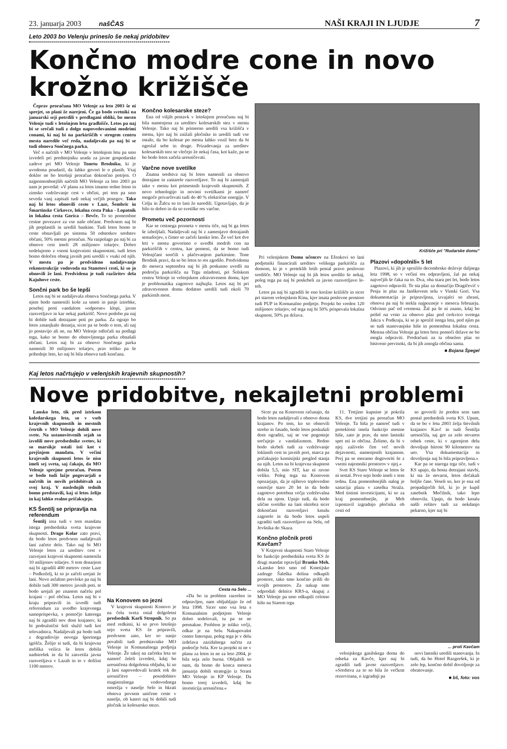23. januarja 2003 našČAS NAŠI KRAJI IN LJUDJE 7
Leto 2003 bo Velenju prineslo še nekaj pridobitev
Končno modre cone in novo krožno križišče
Čeprav proračuna MO Velenje za leto 2003 še ni sprejet, so plani že narejeni. Če ga bodo svetniki na januarski seji potrdili v predlagani obliki, bo mesto Velenje tudi v letošnjem letu gradbišče. Letos pa naj bi se srečali tudi z dolgo napovedovanimi modrimi conami, ki naj bi na parkiriščih v strogem centru mesta naredile več reda, nadaljevala pa naj bi se tudi obnova Sončnega parka.
Več o načrtih v MO Velenje v letošnjem letu pa smo izvedeli pri predstojniku urada za javne gospodarske zadeve pri MO Velenje Tonetu Brodniku, ki je uvodoma poudaril, da lahko govori le o planih. Vsaj dokler ne bo letošnji proračun dokončno potrjen. O najpomembnejših načrtih MO Velenje za leto 2003 pa nam je povedal: »V planu za letos imamo redno letno in zimsko vzdrževanje cest v občini, pri tem pa smo seveda vanj zapisali tudi nekaj večjih posegov. Tako naj bi letos obnovili cesto v Laze, Šembric in Šmartinske Cirkovce, lokalna cesta Paka - Lopatnik in lokalna cesta Gorica – Bevče. To so pomembne cestne povezave za vse naše občane. Predvsem naj bi jih preplastili in uredili bankine. Tudi letos bomo te ceste obnavljali po sistemu 50 odstotkov sredstev občani, 50% mestni proračun. Na razpolago pa naj bi za obnovo cest imeli 28 milijonov tolarjev. Dobro sodelujemo z vsemi krajevnimi skupnostmi, tudi letos bomo določen obseg javnih poti uredili v vsaki od njih. V mestu pa je predvideno nadaljevanje rekonstrukcije vodovoda na Stanetovi cesti, ki so jo obnovili že lani. Predvidena je tudi razširitev dela Kajuhove ceste.
Sončni park bo še lepši
Letos naj bi se nadaljevala obnova Sončnega parka. V njem bodo namestili koše za smeti in pasje iztrebke, posebej proti vandalom »odporne« klopi, javno razsvetljavo in kar nekaj parkirišč. Novo podobo pa naj bi dobile tudi dotrajane poti po parku. Za ograjo bo letos zmanjkalo denarja, sicer pa se bodo o tem, ali naj jo postavijo ali ne, na MO Velenje odločali na podlagi tega, kako se bomo do obnovljenega parka obnašali občani. Letos naj bi za obnovo Sončnega parka namenili 30 milijonov tolarjev, prav toliko pa še prihodnje leto, ko naj bi bila obnova tudi končana.
Končno kolesarske steze?
Ena od višjih postavk v letošnjem proračunu naj bi bila namenjena za ureditev kolesarskih stez v mestu Velenje. Tako naj bi primerno uredili vsa križišča v mestu, kjer naj bi znižali pločnike in uredili tudi vse ostalo, da bo kolesar po mestu lahko vozil brez da bi ogrožal sebe in druge. Prizadevanja za ureditev kolesarskih stez se vlečejo že nekaj časa, kot kaže, pa se bo bodo letos začela uresničevati.
Varčne nove svetilke
Znatna sredstva naj bi letos namenili za obnovo dotrajane in zastarele razsvetljave. To naj bi zamenjali tako v mestu kot primestnih krajevnih skupnostih. Z novo tehnologijo in novimi svetilkami je namreč mogoče privarčevati tudi do 40 % električne energije. V Celju in Žalcu so to lani že naredili. Ugotavljajo, da je bilo to dobro in da so svetilke res varčne.
Prometu več pozornosti
Kar se cestnega prometa v mestu tiče, naj bi ga letos še izboljšali. Nadaljevali naj bi z zamenjavo dotrajanih semaforjev, s čimer so začeli lansko leto. Že več kot dve leti v mestu govorimo o uvedbi modrih con na parkiriščih v centru, kar pomeni, da se bomo tudi Velenjčani soočili s plačevanjem parkirnine. Tone Brodnik pravi, da se bo letos to res zgodilo. Predvidoma do meseca septembra naj bi jih poskusno uvedli na področju parkirišča na Trgu mladosti, pri Šolskem centru Velenje in velenjskem zdravstvenem domu, kjer je problematika zagotovo najhujša. Letos naj bi pri zdravstvenem domu dodatno uredili tudi okoli 70 parkirnih mest.
Križišče pri "Rudarske domu"
Pri velenjskem Domu učencev na Efenkovi so lani podjetniki financirali ureditev velikega parkirišča za domom, ki je v preteklih letih postal pravo poslovno središče. MO Velenje naj bi jih letos uredilo še nekaj, poleg tega pa naj bi poskrbeli za javno razsvetljavo le-teh.
Letos pa naj bi zgradili še eno krožno križišče in sicer pri starem velenjskem Kinu, kjer imata poslovne prostore tudi PUP in Komunalno podjetje. Projekt bo vreden 120 milijonov tolarjev, od tega naj bi 50% prispevala lokalna skupnost, 50% pa država.
Plazovi »dopolnili« 5 let
Plazovi, ki jih je sprožilo decembrsko deževje daljnega leta 1998, so v večini res odpravljeni, žal pa nekaj največjih še čaka na to. Dva, oba stara pet let, bodo letos zagotovo odpravili. To sta plaz za domačijo Dragičevič v Pesju in plaz na Janškovem selu v Vinski Gori. Vsa dokumentacija je pripravljena, izvajalci so zbrani, obnova pa naj bi stekla najpozneje v mesecu februarju. Odvisno pač od vremena. Žal pa še ni znano, kdaj bo prišel na vrsto za obnovo plaz pod cerkvico svetega Jakca v Podkraju, ki se je sprožil istega leta, pod njim pa so tudi stanovanjske hiše in pomembna lokalna cesta. Mestna občina Velenje ga letos brez pomoči države ne bo mogla odpraviti. Predračuni za ta obsežen plaz so bistveno previsoki, da bi jih zmogla občina sama.
■ Bojana Špegel
Kaj letos načrtujejo v velenjskih krajevnih skupnostih?
Nove pridobitve, nekajletni problemi
Lansko leto, tik pred iztekom koledarskega leta, so v vseh krajevnih skupnostih in mestnih četrtih v MO Velenje dobili nove svete. Na ustanovitvenih sejah so izvolili nove predsednike svetov, ki so marsikje ostali isti kot v prejšnjem mandatu. V večini krajevnih skupnosti letos še niso imeli sej sveta, saj čakajo, da MO Velenje sprejme proračun. Potem se bodo tudi lažje pogovarjali o načrtih in novih pridobitvah za svoj kraj. V naslednjih tednih bomo predstavili, kaj si letos želijo in kaj lahko realno pričakujejo.
KS Šentilj se pripravlja na referendum
Šentilj ima tudi v tem mandatu istega predsednika sveta krajevne skupnosti. Drago Kolar zato pravi, da bodo letos predvsem nadaljevali lani začeto delo. Tako naj bi MO Velenje letos za ureditev cest v razvejani krajevni skupnosti namenila 10 milijonov tolarjev. S tem denarjem naj bi zgradili 400 metrov ceste Laze – Podkoželj, ki so jo začeli urejati že lani. Novo asfaltno prevleko pa naj bi dobilo tudi 300 metrov javnih poti. te bodo urejali po znanem načelu pol krajani – pol občina. Letos naj bi v kraju pripravili in izvedli tudi referendum za uvedbo krajevnega samoprispevka, s pomočjo katerega naj bi zgradili nov dom krajanov, ki bi podružnični šoli služil tudi kot telovadnica. Nadaljevali pa bodo tudi z dograditvijo novega športnega igrišča. Želijo si tudi, da bi krajevna mrliška vežica še letos dobila nadstrešek in da bi zasvetila javna razsvetljava v Lazah in to v dolžini 1100 metrov.
Cesta na Selo ...
Na Konovem so jezni
V krajevni skupnosti Konovo je na čelu sveta ostal dolgoletni predsednik Karli Stropnik. So pa med redkimi, ki so prvo letošnjo sejo sveta KS že pripravili, predvsem zato, ker so nanjo povabili tudi predstavnike MO Velenje in Komunalnega podjetja Velenje. Že takoj na začetku leta so namreč želeli izvedeti, kdaj bo uresničena dolgoletna obljuba, ki so ji lani napovedovali kratek rok do uresničitve – posodobitev magistralnega vodovodnega omrežja v naselje Selo in hkrati obnova povsem uničene ceste v naselje, ob kateri naj bi dobili tudi pločnik in kolesarsko stezo.
»Da bo ta problem razrešen in odpravljen, nam obljubljajo že od leta 1998. Sicer smo vsa leta s Komunalnim podjetjem Velenje dobro sodelovali, tu pa se ne premakne. Problem je toliko večji, odkar je na Selu Nakupovalni center Interspar, poleg tega je v delu izdelava zazidalnega načrta za področje Sela. Ker ta projekt ni ne v planu za letos in ne za leto 2004, je bila seja zelo burna. Obljubili so nam, da bomo do konca meseca januarja dobili strategijo iz Strani MO Velenje in KP Velenje. Da bomo torej izvedeli, kdaj bo investicija uresničena.«
Sicer pa na Konovem računajo, da bodo letos nadaljevali z obnovo doma krajanov. Po tem, ko so obnovili streho in fasado, bodo letos poskušali dom ograditi, saj se vse pogosteje srečujejo z vandalizmom. Redno bodo skrbeli tudi za vzdrževanje loklanih cest in javnih pori, marca pa pričakujejo komisijski pregled stanja na njih. Letos na bi krajevna skupnost dobila 5,5, mio SIT, kar ni ravno veliko. Poleg tega na Konovem opozarjajo, da je njihovo toplovodno omrežje staro 20 let in da bodo zagotovo potrebna večja vzdrževalna dela na njem. Upajo tudi, da bodo ulične svetilke na lani oktobra sicer dokončani razsvetljavi kmalu zagorele in da bodo letos uspeli zgraditi tudi razsvetljavo na Selu, od Jevšnika do Skaza.
Končno pločnik proti Kavčam?
V Krajevni skupnosti Staro Velenje bo funkcijo predsednika sveta KS že drugi mandat opravljal Branko Meh. »Lansko leto smo od Kmetijske zadruge Šaleška dolina odkupili prostore, tako smo končno prišli do svojih prostorov. Za nakup smo odprodali delnice KRS-a, skupaj z MO Velenje pa smo odkupili celotno hišo na Starem trgu
11. Tretjino kupnine je pokrila KS, dve tretjini pa proračun MO Velenje. Ta hiša je namreč tudi v preteklosti imela funkcijo mestne hiše, zato je prav, da smo lastniki spet mi in občina. Želimo, da bi v njej zaživelo čim več novih dejavnosti, namenjenih krajanom. Prej pa se moramo dogovoriti še z vsemi najemniki prostorov v njej.«
Svet KS Staro Velenje se letos še ni sestal. Prvo sejo bodo imeli v tem tednu. Ena pomembnejših nalog je sanacija plazu v zaselku Straža. Med tistimi investicijami, ki so za kraj pomembnejše, je Meh izpostavil izgradnjo pločnika ob cesti od
so govorili že preden sem sam postal predsednik sveta KS. Upam, da se bo v letu 2003 želja številnih krajanov Kavč in tudi Šentilja uresničila, saj gre za zelo nevaren odsek ceste, ki v zgornjem delu dovoljuje hitrost 90 kilometrov na uro. Vsa dokumentacija in dovoljenja naj bi bila pripravljena.«
Kar pa se starega trga tiče, tudi v KS upajo, da bosta dotrajani stavbi, ki sta že nevarni, letos dočakali boljše čase. Veseli so, ker je ena od propadajočih hiš, ki jo je kupil zasebnik Močilnik, tako lepo obnovila. Upajo, da bodo kmalu našli rešitev tudi za nekdanjo pekarno, kjer naj bi
... proti Kavčam
velenjskega gasilskega doma do odseka za Kavče, kjer naj bi zgradili tudi javno razsvetljavo. »Sredstva za to so bila že večkrat rezervirana, o izgradnji pa
novi lastniki uredili stanovanja. In tudi, da bo Hotel Razgoršek, ki je zelo lep, končno dobil dovoljenje za obratovanje.
■ bš, foto: vos